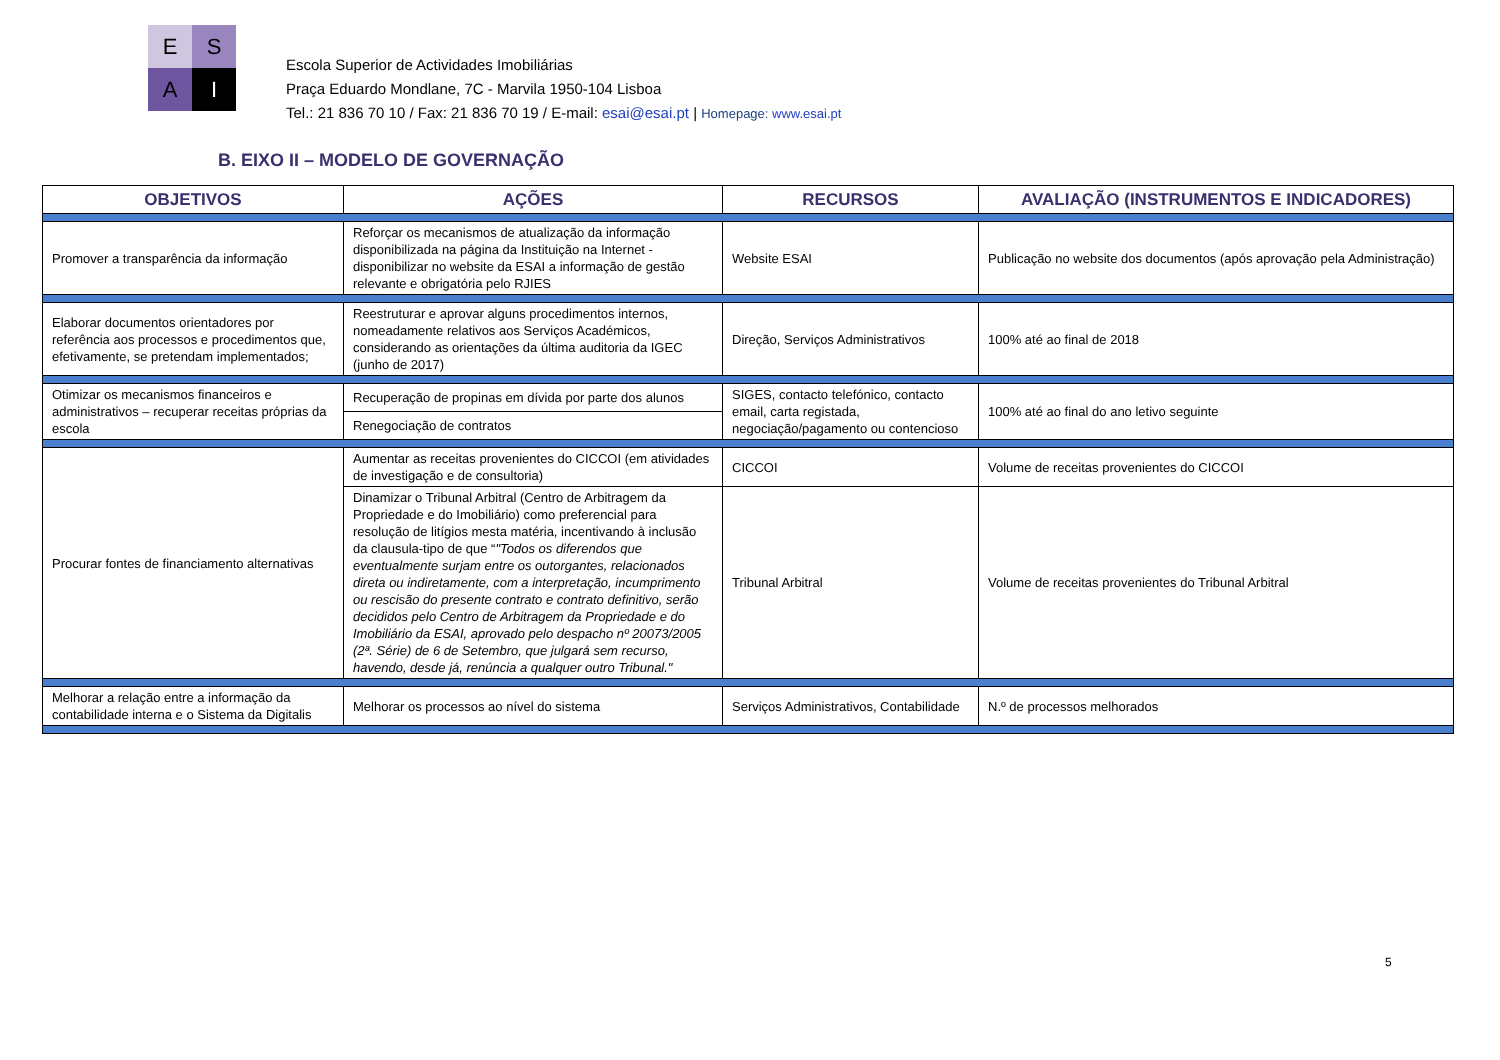E
S
A
I
Escola Superior de Actividades Imobiliárias
Praça Eduardo Mondlane, 7C - Marvila 1950-104 Lisboa
Tel.: 21 836 70 10 / Fax: 21 836 70 19 / E-mail: esai@esai.pt | Homepage: www.esai.pt
B. EIXO II – MODELO DE GOVERNAÇÃO
| OBJETIVOS | AÇÕES | RECURSOS | AVALIAÇÃO (INSTRUMENTOS E INDICADORES) |
| --- | --- | --- | --- |
| Promover a transparência da informação | Reforçar os mecanismos de atualização da informação disponibilizada na página da Instituição na Internet - disponibilizar no website da ESAI a informação de gestão relevante e obrigatória pelo RJIES | Website ESAI | Publicação no website dos documentos (após aprovação pela Administração) |
| Elaborar documentos orientadores por referência aos processos e procedimentos que, efetivamente, se pretendam implementados; | Reestruturar e aprovar alguns procedimentos internos, nomeadamente relativos aos Serviços Académicos, considerando as orientações da última auditoria da IGEC (junho de 2017) | Direção, Serviços Administrativos | 100% até ao final de 2018 |
| Otimizar os mecanismos financeiros e administrativos – recuperar receitas próprias da escola | Recuperação de propinas em dívida por parte dos alunos | SIGES, contacto telefónico, contacto email, carta registada, negociação/pagamento ou contencioso | 100% até ao final do ano letivo seguinte |
| | Renegociação de contratos | | |
| Procurar fontes de financiamento alternativas | Aumentar as receitas provenientes do CICCOI (em atividades de investigação e de consultoria) | CICCOI | Volume de receitas provenientes do CICCOI |
| | Dinamizar o Tribunal Arbitral (Centro de Arbitragem da Propriedade e do Imobiliário) como preferencial para resolução de litígios mesta matéria, incentivando à inclusão da clausula-tipo de que “ "Todos os diferendos que eventualmente surjam entre os outorgantes, relacionados direta ou indiretamente, com a interpretação, incumprimento ou rescisão do presente contrato e contrato definitivo, serão decididos pelo Centro de Arbitragem da Propriedade e do Imobiliário da ESAI, aprovado pelo despacho nº 20073/2005 (2ª. Série) de 6 de Setembro, que julgará sem recurso, havendo, desde já, renúncia a qualquer outro Tribunal." | Tribunal Arbitral | Volume de receitas provenientes do Tribunal Arbitral |
| Melhorar a relação entre a informação da contabilidade interna e o Sistema da Digitalis | Melhorar os processos ao nível do sistema | Serviços Administrativos, Contabilidade | N.º de processos melhorados |
5